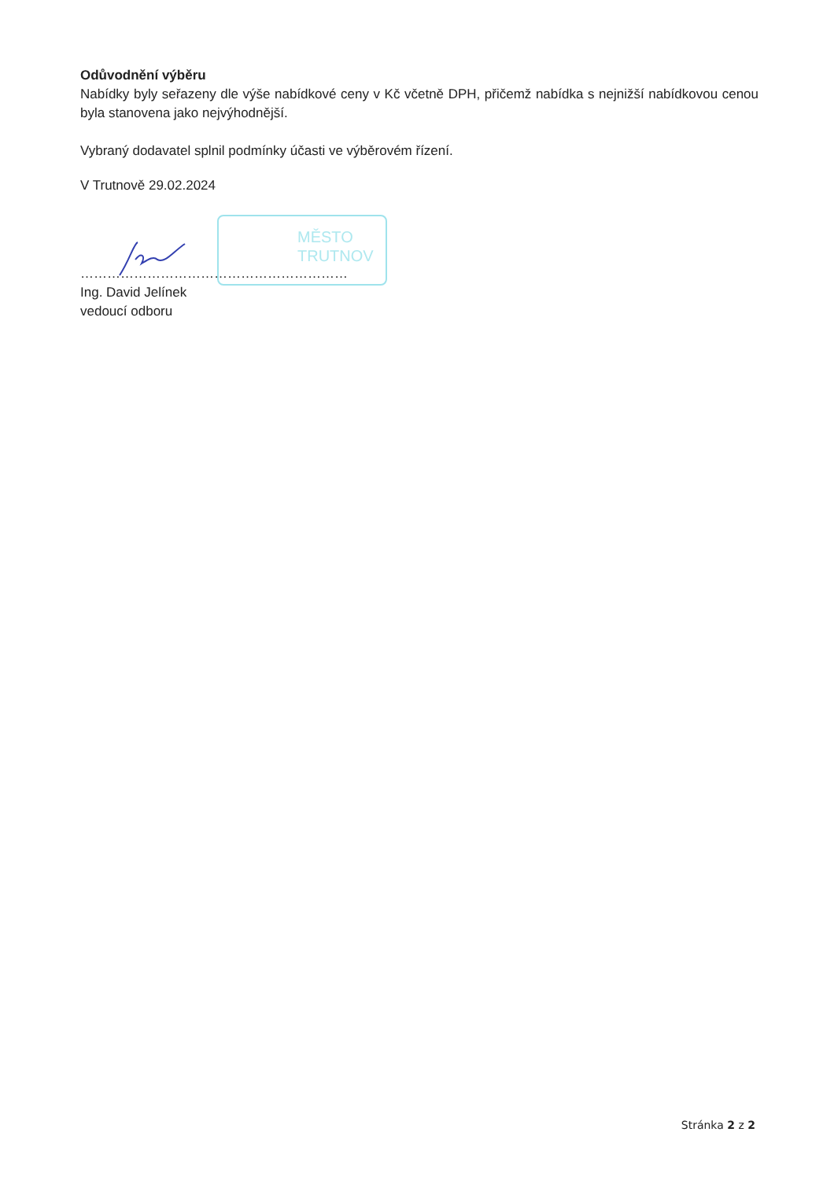MĚSTO
TRUTNOV
Odůvodnění výběru
Nabídky byly seřazeny dle výše nabídkové ceny v Kč včetně DPH, přičemž nabídka s nejnižší nabídkovou cenou byla stanovena jako nejvýhodnější.
Vybraný dodavatel splnil podmínky účasti ve výběrovém řízení.
V Trutnově 29.02.2024
……………………………………………………
Ing. David Jelínek
vedoucí odboru
Stránka 2 z 2